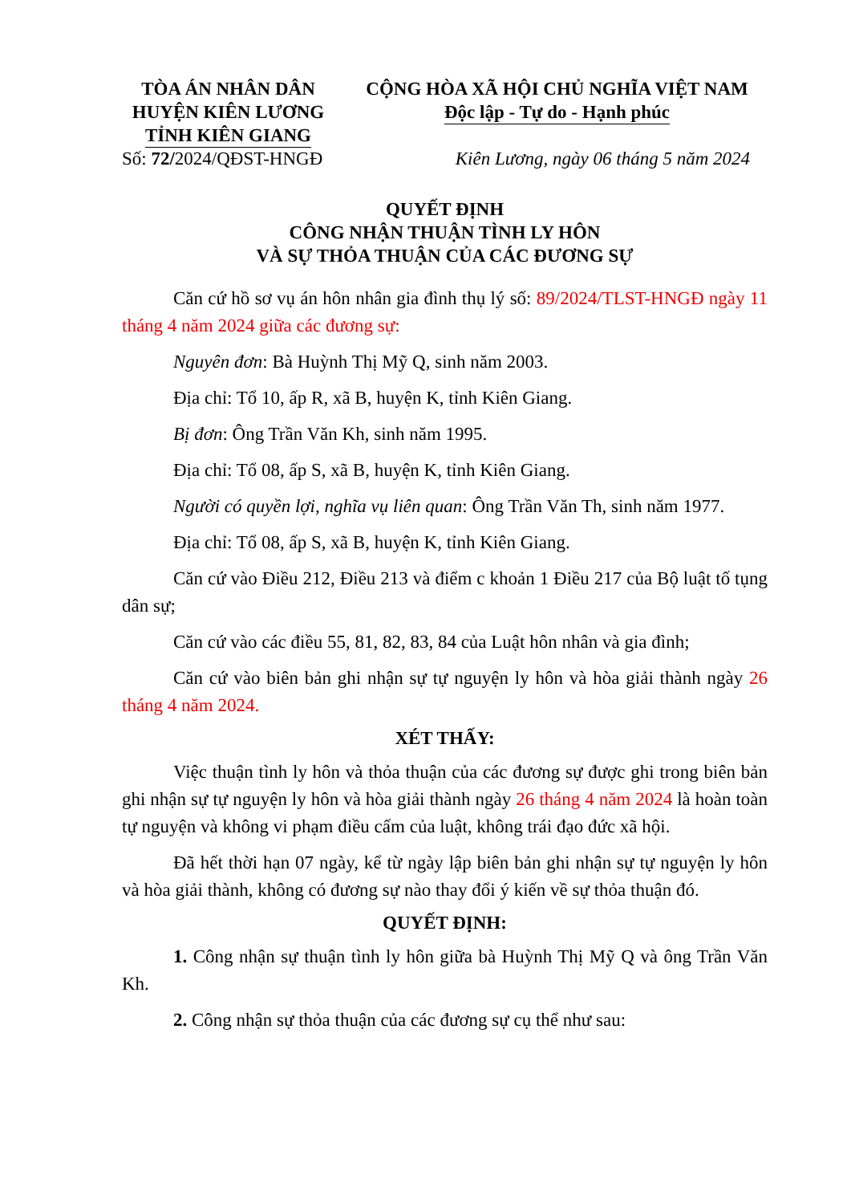TÒA ÁN NHÂN DÂN
HUYỆN KIÊN LƯƠNG
TỈNH KIÊN GIANG
CỘNG HÒA XÃ HỘI CHỦ NGHĨA VIỆT NAM
Độc lập - Tự do - Hạnh phúc
Số: 72/2024/QĐST-HNGĐ Kiên Lương, ngày 06 tháng 5 năm 2024
QUYẾT ĐỊNH
CÔNG NHẬN THUẬN TÌNH LY HÔN
VÀ SỰ THỎA THUẬN CỦA CÁC ĐƯƠNG SỰ
Căn cứ hồ sơ vụ án hôn nhân gia đình thụ lý số: 89/2024/TLST-HNGĐ ngày 11 tháng 4 năm 2024 giữa các đương sự:
Nguyên đơn: Bà Huỳnh Thị Mỹ Q, sinh năm 2003.
Địa chỉ: Tổ 10, ấp R, xã B, huyện K, tỉnh Kiên Giang.
Bị đơn: Ông Trần Văn Kh, sinh năm 1995.
Địa chỉ: Tổ 08, ấp S, xã B, huyện K, tỉnh Kiên Giang.
Người có quyền lợi, nghĩa vụ liên quan: Ông Trần Văn Th, sinh năm 1977.
Địa chỉ: Tổ 08, ấp S, xã B, huyện K, tỉnh Kiên Giang.
Căn cứ vào Điều 212, Điều 213 và điểm c khoản 1 Điều 217 của Bộ luật tố tụng dân sự;
Căn cứ vào các điều 55, 81, 82, 83, 84 của Luật hôn nhân và gia đình;
Căn cứ vào biên bản ghi nhận sự tự nguyện ly hôn và hòa giải thành ngày 26 tháng 4 năm 2024.
XÉT THẤY:
Việc thuận tình ly hôn và thỏa thuận của các đương sự được ghi trong biên bản ghi nhận sự tự nguyện ly hôn và hòa giải thành ngày 26 tháng 4 năm 2024 là hoàn toàn tự nguyện và không vi phạm điều cấm của luật, không trái đạo đức xã hội.
Đã hết thời hạn 07 ngày, kể từ ngày lập biên bản ghi nhận sự tự nguyện ly hôn và hòa giải thành, không có đương sự nào thay đổi ý kiến về sự thỏa thuận đó.
QUYẾT ĐỊNH:
1. Công nhận sự thuận tình ly hôn giữa bà Huỳnh Thị Mỹ Q và ông Trần Văn Kh.
2. Công nhận sự thỏa thuận của các đương sự cụ thể như sau: